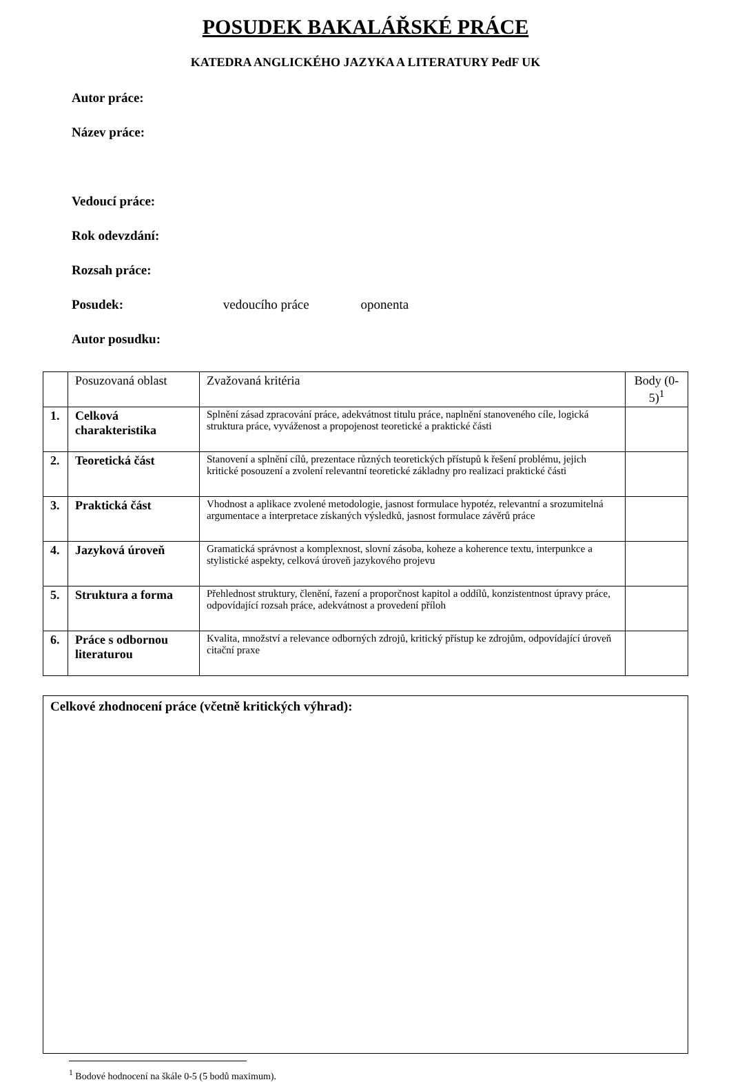POSUDEK BAKALÁŘSKÉ PRÁCE
KATEDRA ANGLICKÉHO JAZYKA A LITERATURY PedF UK
Autor práce:
Název práce:
Vedoucí práce:
Rok odevzdání:
Rozsah práce:
Posudek: vedoucího práce oponenta
Autor posudku:
| | Posuzovaná oblast | Zvažovaná kritéria | Body (0-5)<sup>1</sup> |
| --- | --- | --- | --- |
| 1. | Celková charakteristika | Splnění zásad zpracování práce, adekvátnost titulu práce, naplnění stanoveného cíle, logická struktura práce, vyváženost a propojenost teoretické a praktické části | |
| 2. | Teoretická část | Stanovení a splnění cílů, prezentace různých teoretických přístupů k řešení problému, jejich kritické posouzení a zvolení relevantní teoretické základny pro realizaci praktické části | |
| 3. | Praktická část | Vhodnost a aplikace zvolené metodologie, jasnost formulace hypotéz, relevantní a srozumitelná argumentace a interpretace získaných výsledků, jasnost formulace závěrů práce | |
| 4. | Jazyková úroveň | Gramatická správnost a komplexnost, slovní zásoba, koheze a koherence textu, interpunkce a stylistické aspekty, celková úroveň jazykového projevu | |
| 5. | Struktura a forma | Přehlednost struktury, členění, řazení a proporčnost kapitol a oddílů, konzistentnost úpravy práce, odpovídající rozsah práce, adekvátnost a provedení příloh | |
| 6. | Práce s odbornou literaturou | Kvalita, množství a relevance odborných zdrojů, kritický přístup ke zdrojům, odpovídající úroveň citační praxe | |
Celkové zhodnocení práce (včetně kritických výhrad):
<sup>1</sup> Bodové hodnocení na škále 0-5 (5 bodů maximum).